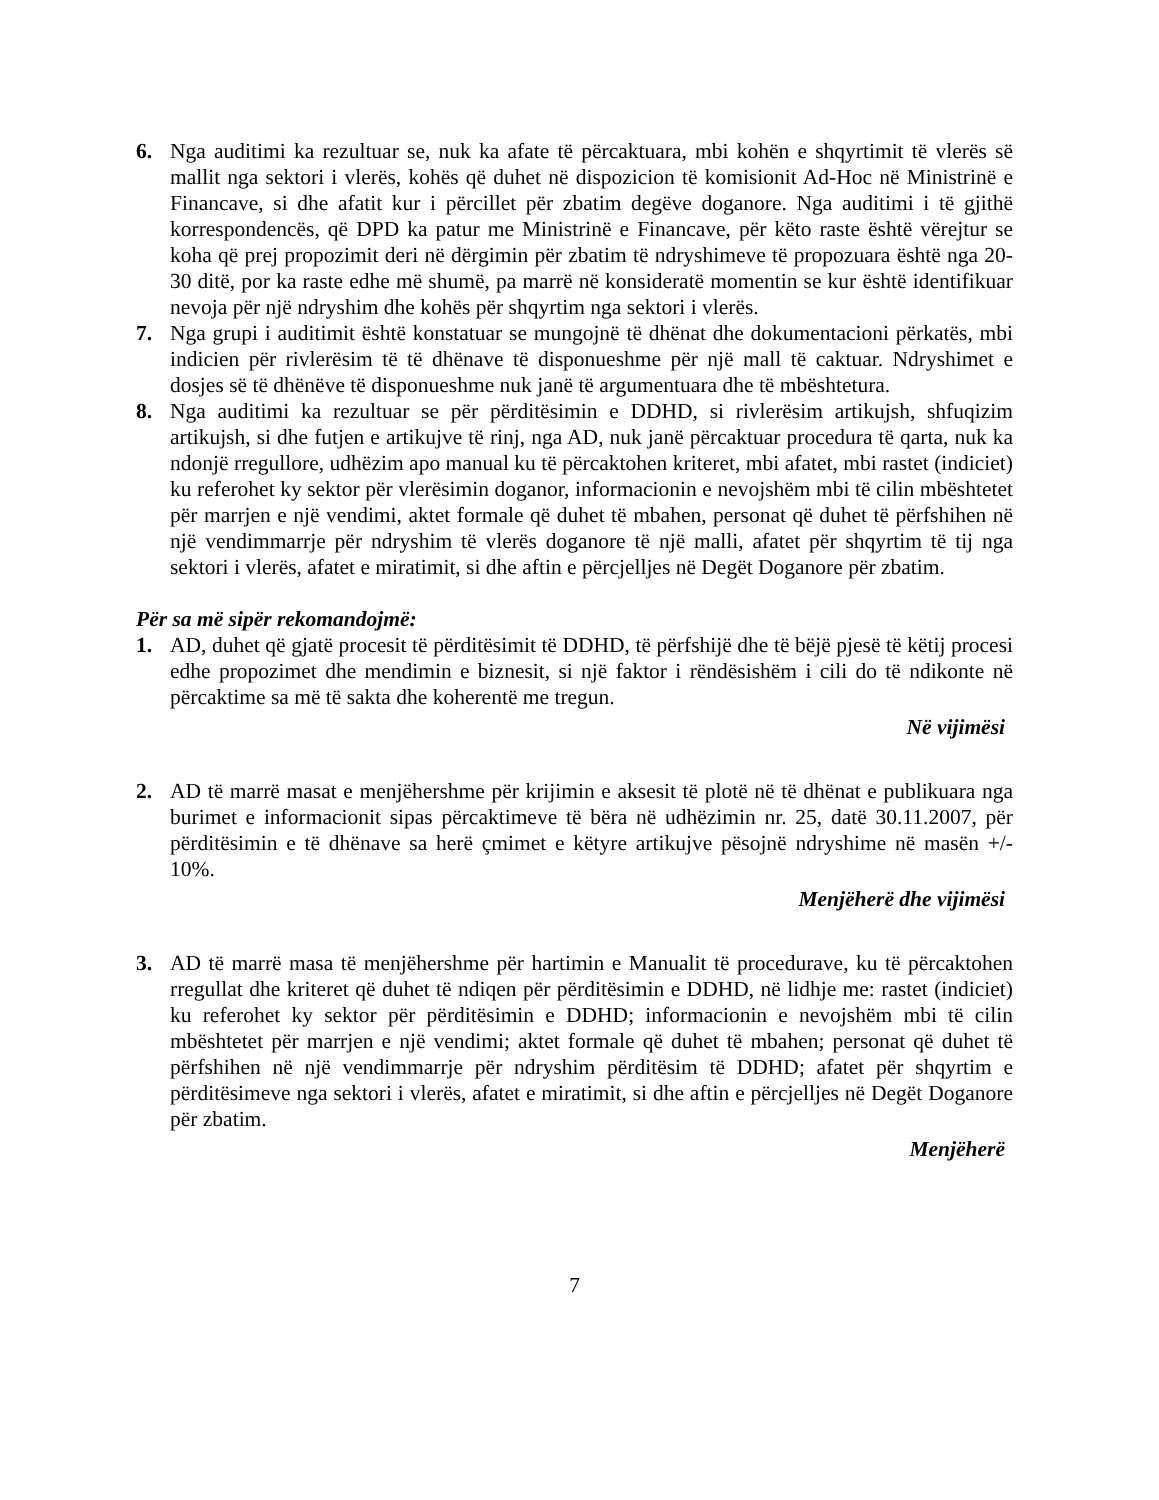6. Nga auditimi ka rezultuar se, nuk ka afate të përcaktuara, mbi kohën e shqyrtimit të vlerës së mallit nga sektori i vlerës, kohës që duhet në dispozicion të komisionit Ad-Hoc në Ministrinë e Financave, si dhe afatit kur i përcillet për zbatim degëve doganore. Nga auditimi i të gjithë korrespondencës, që DPD ka patur me Ministrinë e Financave, për këto raste është vërejtur se koha që prej propozimit deri në dërgimin për zbatim të ndryshimeve të propozuara është nga 20-30 ditë, por ka raste edhe më shumë, pa marrë në konsideratë momentin se kur është identifikuar nevoja për një ndryshim dhe kohës për shqyrtim nga sektori i vlerës.
7. Nga grupi i auditimit është konstatuar se mungojnë të dhënat dhe dokumentacioni përkatës, mbi indicien për rivlerësim të të dhënave të disponueshme për një mall të caktuar. Ndryshimet e dosjes së të dhënëve të disponueshme nuk janë të argumentuara dhe të mbështetura.
8. Nga auditimi ka rezultuar se për përditësimin e DDHD, si rivlerësim artikujsh, shfuqizim artikujsh, si dhe futjen e artikujve të rinj, nga AD, nuk janë përcaktuar procedura të qarta, nuk ka ndonjë rregullore, udhëzim apo manual ku të përcaktohen kriteret, mbi afatet, mbi rastet (indiciet) ku referohet ky sektor për vlerësimin doganor, informacionin e nevojshëm mbi të cilin mbështetet për marrjen e një vendimi, aktet formale që duhet të mbahen, personat që duhet të përfshihen në një vendimmarrje për ndryshim të vlerës doganore të një malli, afatet për shqyrtim të tij nga sektori i vlerës, afatet e miratimit, si dhe aftin e përcjelljes në Degët Doganore për zbatim.
Për sa më sipër rekomandojmë:
1. AD, duhet që gjatë procesit të përditësimit të DDHD, të përfshijë dhe të bëjë pjesë të këtij procesi edhe propozimet dhe mendimin e biznesit, si një faktor i rëndësishëm i cili do të ndikonte në përcaktime sa më të sakta dhe koherentë me tregun.
Në vijimësi
2. AD të marrë masat e menjëhershme për krijimin e aksesit të plotë në të dhënat e publikuara nga burimet e informacionit sipas përcaktimeve të bëra në udhëzimin nr. 25, datë 30.11.2007, për përditësimin e të dhënave sa herë çmimet e këtyre artikujve pësojnë ndryshime në masën +/- 10%.
Menjëherë dhe vijimësi
3. AD të marrë masa të menjëhershme për hartimin e Manualit të procedurave, ku të përcaktohen rregullat dhe kriteret që duhet të ndiqen për përditësimin e DDHD, në lidhje me: rastet (indiciet) ku referohet ky sektor për përditësimin e DDHD; informacionin e nevojshëm mbi të cilin mbështetet për marrjen e një vendimi; aktet formale që duhet të mbahen; personat që duhet të përfshihen në një vendimmarrje për ndryshim përditësim të DDHD; afatet për shqyrtim e përditësimeve nga sektori i vlerës, afatet e miratimit, si dhe aftin e përcjelljes në Degët Doganore për zbatim.
Menjëherë
7